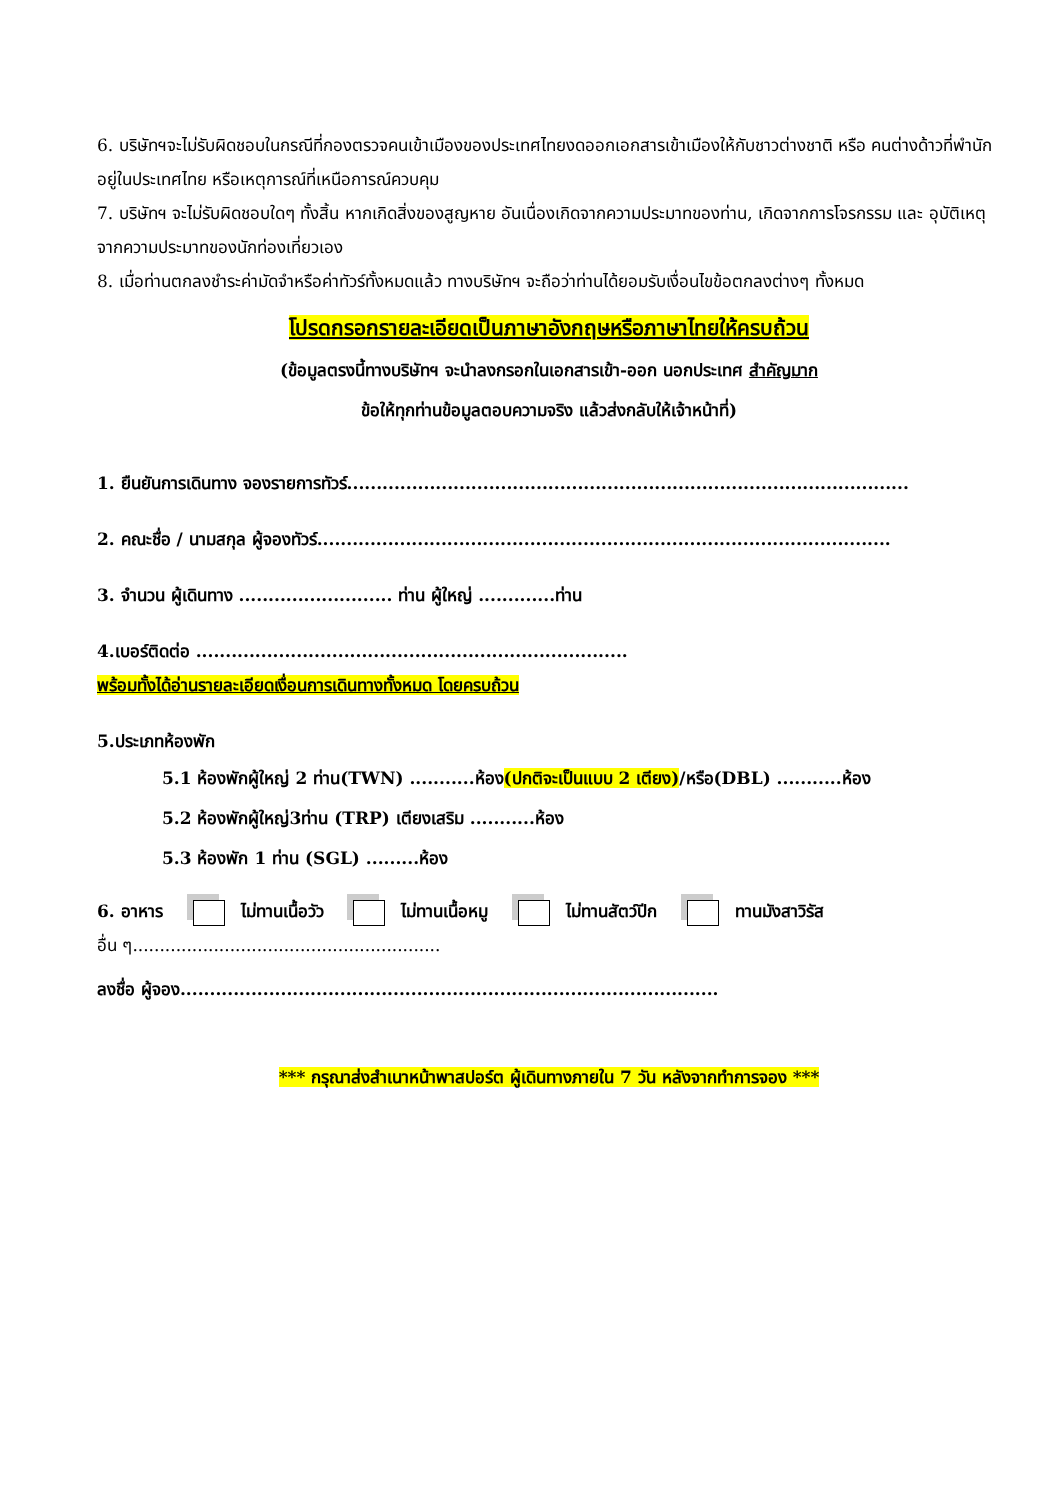6. บริษัทฯจะไม่รับผิดชอบในกรณีที่กองตรวจคนเข้าเมืองของประเทศไทยงดออกเอกสารเข้าเมืองให้กับชาวต่างชาติ หรือ คนต่างด้าวที่พำนักอยู่ในประเทศไทย หรือเหตุการณ์ที่เหนือการณ์ควบคุม
7. บริษัทฯ จะไม่รับผิดชอบใดๆ ทั้งสิ้น หากเกิดสิ่งของสูญหาย อันเนื่องเกิดจากความประมาทของท่าน, เกิดจากการโจรกรรม และ อุบัติเหตุจากความประมาทของนักท่องเที่ยวเอง
8. เมื่อท่านตกลงชำระค่ามัดจำหรือค่าทัวร์ทั้งหมดแล้ว ทางบริษัทฯ จะถือว่าท่านได้ยอมรับเงื่อนไขข้อตกลงต่างๆ ทั้งหมด
โปรดกรอกรายละเอียดเป็นภาษาอังกฤษหรือภาษาไทยให้ครบถ้วน
(ข้อมูลตรงนี้ทางบริษัทฯ จะนำลงกรอกในเอกสารเข้า-ออก นอกประเทศ สำคัญมาก
ข้อให้ทุกท่านข้อมูลตอบความจริง แล้วส่งกลับให้เจ้าหน้าที่)
1. ยืนยันการเดินทาง จองรายการทัวร์...............................................................................................
2. คณะชื่อ / นามสกุล ผู้จองทัวร์.................................................................................................
3. จำนวน ผู้เดินทาง .......................... ท่าน ผู้ใหญ่ .............ท่าน
4.เบอร์ติดต่อ .........................................................................
พร้อมทั้งได้อ่านรายละเอียดเงื่อนการเดินทางทั้งหมด โดยครบถ้วน
5.ประเภทห้องพัก
5.1 ห้องพักผู้ใหญ่ 2 ท่าน(TWN) ...........ห้อง(ปกติจะเป็นแบบ 2 เตียง)/หรือ(DBL) ...........ห้อง
5.2 ห้องพักผู้ใหญ่3ท่าน (TRP) เตียงเสริม ...........ห้อง
5.3 ห้องพัก 1 ท่าน (SGL) .........ห้อง
6. อาหาร ไม่ทานเนื้อวัว ไม่ทานเนื้อหมู ไม่ทานสัตว์ปีก ทานมังสาวิรัส
อื่น ๆ.........................................................
ลงชื่อ ผู้จอง...........................................................................................
*** กรุณาส่งสำเนาหน้าพาสปอร์ต ผู้เดินทางภายใน 7 วัน หลังจากทำการจอง ***